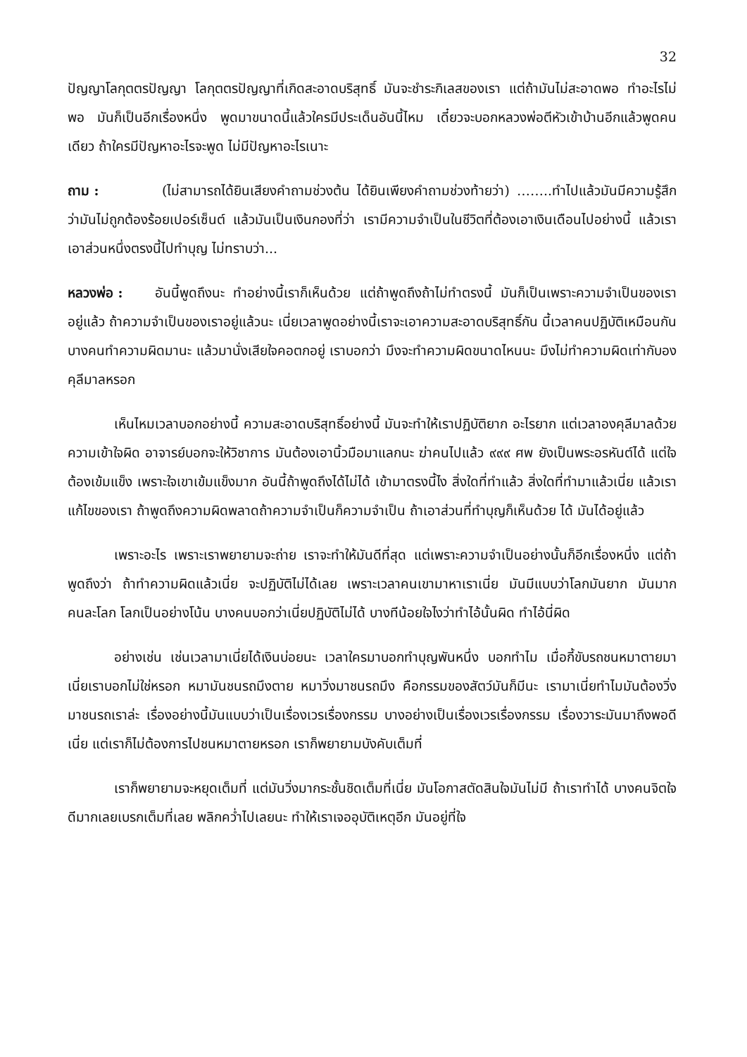32
ปัญญาโลกุตตรปัญญา โลกุตตรปัญญาที่เกิดสะอาดบริสุทธิ์ มันจะชำระกิเลสของเรา แต่ถ้ามันไม่สะอาดพอ ทำอะไรไม่พอ มันก็เป็นอีกเรื่องหนึ่ง พูดมาขนาดนี้แล้วใครมีประเด็นอันนี้ไหม เดี๋ยวจะบอกหลวงพ่อตีหัวเข้าบ้านอีกแล้วพูดคนเดียว ถ้าใครมีปัญหาอะไรจะพูด ไม่มีปัญหาอะไรเนาะ
ถาม : (ไม่สามารถได้ยินเสียงคำถามช่วงต้น ได้ยินเพียงคำถามช่วงท้ายว่า) ……..ทำไปแล้วมันมีความรู้สึกว่ามันไม่ถูกต้องร้อยเปอร์เซ็นต์ แล้วมันเป็นเงินกองที่ว่า เรามีความจำเป็นในชีวิตที่ต้องเอาเงินเดือนไปอย่างนี้ แล้วเราเอาส่วนหนึ่งตรงนี้ไปทำบุญ ไม่ทราบว่า...
หลวงพ่อ : อันนี้พูดถึงนะ ทำอย่างนี้เราก็เห็นด้วย แต่ถ้าพูดถึงถ้าไม่ทำตรงนี้ มันก็เป็นเพราะความจำเป็นของเราอยู่แล้ว ถ้าความจำเป็นของเราอยู่แล้วนะ เนี่ยเวลาพูดอย่างนี้เราจะเอาความสะอาดบริสุทธิ์กัน นี้เวลาคนปฏิบัติเหมือนกัน บางคนทำความผิดมานะ แล้วมานั่งเสียใจคอตกอยู่ เราบอกว่า มึงจะทำความผิดขนาดไหนนะ มึงไม่ทำความผิดเท่ากับองคุลีมาลหรอก
เห็นไหมเวลาบอกอย่างนี้ ความสะอาดบริสุทธิ์อย่างนี้ มันจะทำให้เราปฏิบัติยาก อะไรยาก แต่เวลาองคุลีมาลด้วยความเข้าใจผิด อาจารย์บอกจะให้วิชาการ มันต้องเอานิ้วมือมาแลกนะ ฆ่าคนไปแล้ว ๙๙๙ ศพ ยังเป็นพระอรหันต์ได้ แต่ใจต้องเข้มแข็ง เพราะใจเขาเข้มแข็งมาก อันนี้ถ้าพูดถึงได้ไม่ได้ เข้ามาตรงนี้ไง สิ่งใดที่ทำแล้ว สิ่งใดที่ทำมาแล้วเนี่ย แล้วเราแก้ไขของเรา ถ้าพูดถึงความผิดพลาดถ้าความจำเป็นก็ความจำเป็น ถ้าเอาส่วนที่ทำบุญก็เห็นด้วย ได้ มันได้อยู่แล้ว
เพราะอะไร เพราะเราพยายามจะถ่าย เราจะทำให้มันดีที่สุด แต่เพราะความจำเป็นอย่างนั้นก็อีกเรื่องหนึ่ง แต่ถ้าพูดถึงว่า ถ้าทำความผิดแล้วเนี่ย จะปฏิบัติไม่ได้เลย เพราะเวลาคนเขามาหาเราเนี่ย มันมีแบบว่าโลกมันยาก มันมาก คนละโลก โลกเป็นอย่างโน้น บางคนบอกว่าเนี่ยปฏิบัติไม่ได้ บางทีน้อยใจไงว่าทำไอ้นั้นผิด ทำไอ้นี่ผิด
อย่างเช่น เช่นเวลามาเนี่ยได้เงินบ่อยนะ เวลาใครมาบอกทำบุญพันหนึ่ง บอกทำไม เมื่อกี้ขับรถชนหมาตายมา เนี่ยเราบอกไม่ใช่หรอก หมามันชนรถมึงตาย หมาวิ่งมาชนรถมึง คือกรรมของสัตว์มันก็มีนะ เรามาเนี่ยทำไมมันต้องวิ่งมาชนรถเราล่ะ เรื่องอย่างนี้มันแบบว่าเป็นเรื่องเวรเรื่องกรรม บางอย่างเป็นเรื่องเวรเรื่องกรรม เรื่องวาระมันมาถึงพอดีเนี่ย แต่เราก็ไม่ต้องการไปชนหมาตายหรอก เราก็พยายามบังคับเต็มที่
เราก็พยายามจะหยุดเต็มที่ แต่มันวิ่งมากระชั้นชิดเต็มที่เนี่ย มันโอกาสตัดสินใจมันไม่มี ถ้าเราทำได้ บางคนจิตใจดีมากเลยเบรกเต็มที่เลย พลิกคว่ำไปเลยนะ ทำให้เราเจออุบัติเหตุอีก มันอยู่ที่ใจ